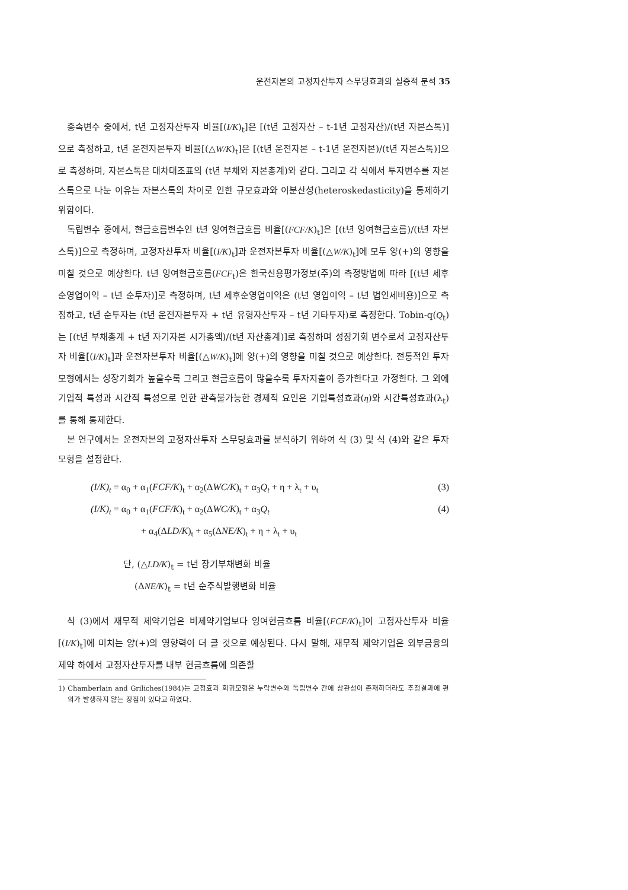운전자본의 고정자산투자 스무딩효과의 실증적 분석 35
종속변수 중에서, t년 고정자산투자 비율[(I/K)<sub>t</sub>]은 [(t년 고정자산 – t-1년 고정자산)/(t년 자본스톡)]으로 측정하고, t년 운전자본투자 비율[(△W/K)<sub>t</sub>]은 [(t년 운전자본 – t-1년 운전자본)/(t년 자본스톡)]으로 측정하며, 자본스톡은 대차대조표의 (t년 부채와 자본총계)와 같다. 그리고 각 식에서 투자변수를 자본스톡으로 나눈 이유는 자본스톡의 차이로 인한 규모효과와 이분산성(heteroskedasticity)을 통제하기 위함이다.
독립변수 중에서, 현금흐름변수인 t년 잉여현금흐름 비율[(FCF/K)<sub>t</sub>]은 [(t년 잉여현금흐름)/(t년 자본스톡)]으로 측정하며, 고정자산투자 비율[(I/K)<sub>t</sub>]과 운전자본투자 비율[(△W/K)<sub>t</sub>]에 모두 양(+)의 영향을 미칠 것으로 예상한다. t년 잉여현금흐름(FCF<sub>t</sub>)은 한국신용평가정보(주)의 측정방법에 따라 [(t년 세후순영업이익 – t년 순투자)]로 측정하며, t년 세후순영업이익은 (t년 영입이익 – t년 법인세비용)]으로 측정하고, t년 순투자는 (t년 운전자본투자 + t년 유형자산투자 – t년 기타투자)로 측정한다. Tobin-q(Q<sub>t</sub>)는 [(t년 부채총계 + t년 자기자본 시가총액)/(t년 자산총계)]로 측정하며 성장기회 변수로서 고정자산투자 비율[(I/K)<sub>t</sub>]과 운전자본투자 비율[(△W/K)<sub>t</sub>]에 양(+)의 영향을 미칠 것으로 예상한다. 전통적인 투자모형에서는 성장기회가 높을수록 그리고 현금흐름이 많을수록 투자지출이 증가한다고 가정한다. 그 외에 기업적 특성과 시간적 특성으로 인한 관측불가능한 경제적 요인은 기업특성효과(η)와 시간특성효과(λ<sub>t</sub>)를 통해 통제한다.
본 연구에서는 운전자본의 고정자산투자 스무딩효과를 분석하기 위하여 식 (3) 및 식 (4)와 같은 투자모형을 설정한다.
(I/K)<sub>t</sub> = α<sub>0</sub> + α<sub>1</sub>(FCF/K)<sub>t</sub> + α<sub>2</sub>(ΔWC/K)<sub>t</sub> + α<sub>3</sub>Q<sub>t</sub> + η + λ<sub>t</sub> + υ<sub>t</sub> (3)
(I/K)<sub>t</sub> = α<sub>0</sub> + α<sub>1</sub>(FCF/K)<sub>t</sub> + α<sub>2</sub>(ΔWC/K)<sub>t</sub> + α<sub>3</sub>Q<sub>t</sub> (4)
+ α<sub>4</sub>(ΔLD/K)<sub>t</sub> + α<sub>5</sub>(ΔNE/K)<sub>t</sub> + η + λ<sub>t</sub> + υ<sub>t</sub>
단, (△LD/K)<sub>t</sub> = t년 장기부채변화 비율
(ΔNE/K)<sub>t</sub> = t년 순주식발행변화 비율
식 (3)에서 재무적 제약기업은 비제약기업보다 잉여현금흐름 비율[(FCF/K)<sub>t</sub>]이 고정자산투자 비율[(I/K)<sub>t</sub>]에 미치는 양(+)의 영향력이 더 클 것으로 예상된다. 다시 말해, 재무적 제약기업은 외부금융의 제약 하에서 고정자산투자를 내부 현금흐름에 의존할
1) Chamberlain and Griliches(1984)는 고정효과 회귀모형은 누락변수와 독립변수 간에 상관성이 존재하더라도 추정결과에 편의가 발생하지 않는 장점이 있다고 하였다.